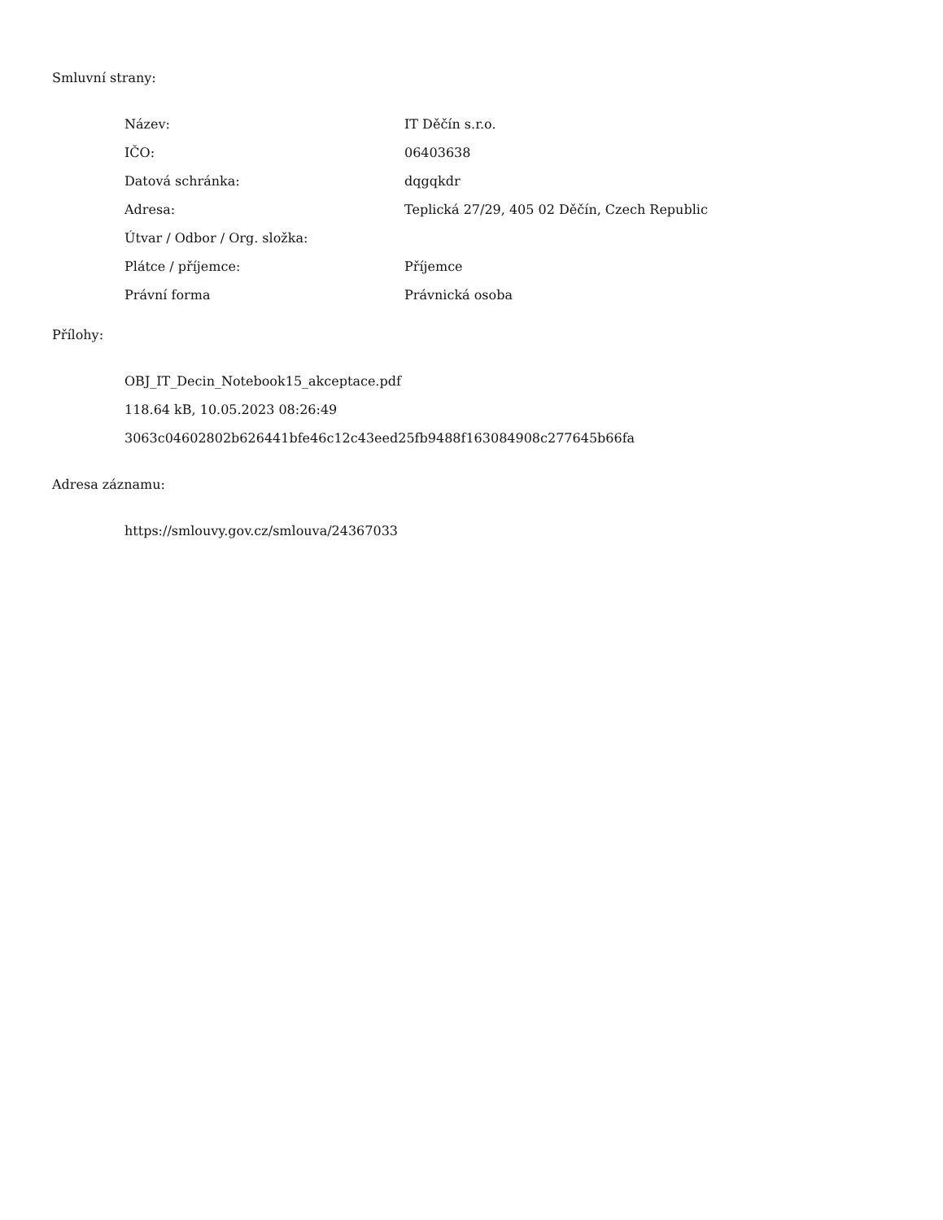Smluvní strany:
| Název: | IT Děčín s.r.o. |
| IČO: | 06403638 |
| Datová schránka: | dqgqkdr |
| Adresa: | Teplická 27/29, 405 02 Děčín, Czech Republic |
| Útvar / Odbor / Org. složka: | |
| Plátce / příjemce: | Příjemce |
| Právní forma | Právnická osoba |
Přílohy:
OBJ_IT_Decin_Notebook15_akceptace.pdf
118.64 kB, 10.05.2023 08:26:49
3063c04602802b626441bfe46c12c43eed25fb9488f163084908c277645b66fa
Adresa záznamu:
https://smlouvy.gov.cz/smlouva/24367033